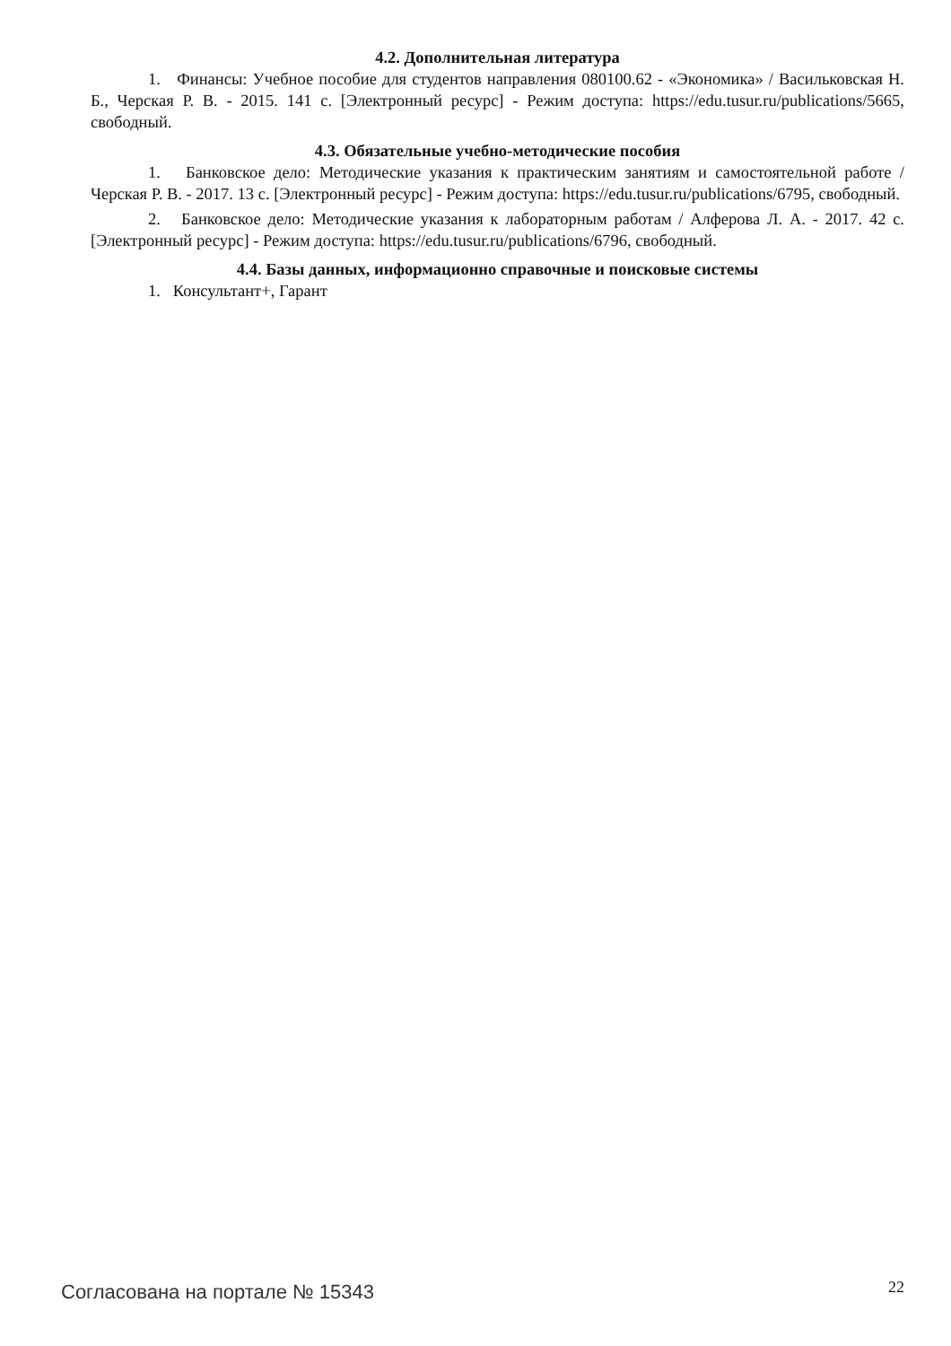4.2. Дополнительная литература
1. Финансы: Учебное пособие для студентов направления 080100.62 - «Экономика» / Васильковская Н. Б., Черская Р. В. - 2015. 141 с. [Электронный ресурс] - Режим доступа: https://edu.tusur.ru/publications/5665, свободный.
4.3. Обязательные учебно-методические пособия
1. Банковское дело: Методические указания к практическим занятиям и самостоятельной работе / Черская Р. В. - 2017. 13 с. [Электронный ресурс] - Режим доступа: https://edu.tusur.ru/publications/6795, свободный.
2. Банковское дело: Методические указания к лабораторным работам / Алферова Л. А. - 2017. 42 с. [Электронный ресурс] - Режим доступа: https://edu.tusur.ru/publications/6796, свободный.
4.4. Базы данных, информационно справочные и поисковые системы
1. Консультант+, Гарант
Согласована на портале № 15343 22